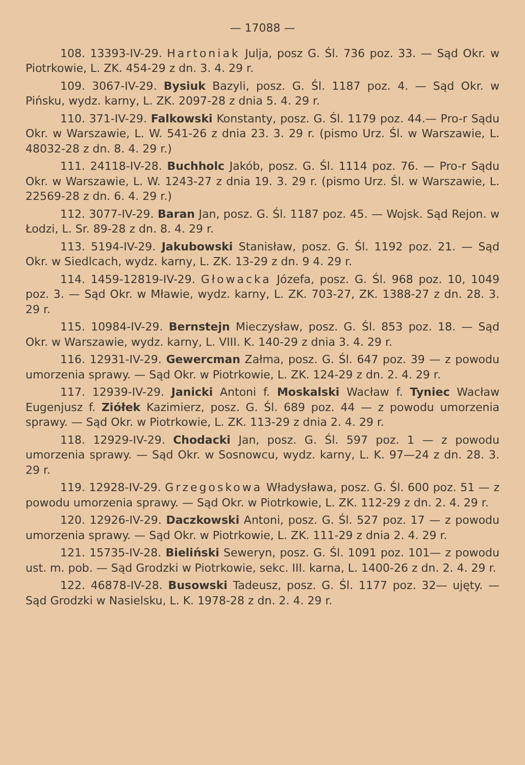— 17088 —
108. 13393-IV-29. Hartoniak Julja, posz G. Śl. 736 poz. 33. — Sąd Okr. w Piotrkowie, L. ZK. 454-29 z dn. 3. 4. 29 r.
109. 3067-IV-29. Bysiuk Bazyli, posz. G. Śl. 1187 poz. 4. — Sąd Okr. w Pińsku, wydz. karny, L. ZK. 2097-28 z dnia 5. 4. 29 r.
110. 371-IV-29. Falkowski Konstanty, posz. G. Śl. 1179 poz. 44.— Pro-r Sądu Okr. w Warszawie, L. W. 541-26 z dnia 23. 3. 29 r. (pismo Urz. Śl. w Warszawie, L. 48032-28 z dn. 8. 4. 29 r.)
111. 24118-IV-28. Buchholc Jakób, posz. G. Śl. 1114 poz. 76. — Pro-r Sądu Okr. w Warszawie, L. W. 1243-27 z dnia 19. 3. 29 r. (pismo Urz. Śl. w Warszawie, L. 22569-28 z dn. 6. 4. 29 r.)
112. 3077-IV-29. Baran Jan, posz. G. Śl. 1187 poz. 45. — Wojsk. Sąd Rejon. w Łodzi, L. Sr. 89-28 z dn. 8. 4. 29 r.
113. 5194-IV-29. Jakubowski Stanisław, posz. G. Śl. 1192 poz. 21. — Sąd Okr. w Siedlcach, wydz. karny, L. ZK. 13-29 z dn. 9 4. 29 r.
114. 1459-12819-IV-29. Głowacka Józefa, posz. G. Śl. 968 poz. 10, 1049 poz. 3. — Sąd Okr. w Mławie, wydz. karny, L. ZK. 703-27, ZK. 1388-27 z dn. 28. 3. 29 r.
115. 10984-IV-29. Bernstejn Mieczysław, posz. G. Śl. 853 poz. 18. — Sąd Okr. w Warszawie, wydz. karny, L. VIII. K. 140-29 z dnia 3. 4. 29 r.
116. 12931-IV-29. Gewercman Załma, posz. G. Śl. 647 poz. 39 — z powodu umorzenia sprawy. — Sąd Okr. w Piotrkowie, L. ZK. 124-29 z dn. 2. 4. 29 r.
117. 12939-IV-29. Janicki Antoni f. Moskalski Wacław f. Tyniec Wacław Eugenjusz f. Ziółek Kazimierz, posz. G. Śl. 689 poz. 44 — z powodu umorzenia sprawy. — Sąd Okr. w Piotrkowie, L. ZK. 113-29 z dnia 2. 4. 29 r.
118. 12929-IV-29. Chodacki Jan, posz. G. Śl. 597 poz. 1 — z powodu umorzenia sprawy. — Sąd Okr. w Sosnowcu, wydz. karny, L. K. 97—24 z dn. 28. 3. 29 r.
119. 12928-IV-29. Grzegoskowa Władysława, posz. G. Śl. 600 poz. 51 — z powodu umorzenia sprawy. — Sąd Okr. w Piotrkowie, L. ZK. 112-29 z dn. 2. 4. 29 r.
120. 12926-IV-29. Daczkowski Antoni, posz. G. Śl. 527 poz. 17 — z powodu umorzenia sprawy. — Sąd Okr. w Piotrkowie, L. ZK. 111-29 z dnia 2. 4. 29 r.
121. 15735-IV-28. Bieliński Seweryn, posz. G. Śl. 1091 poz. 101— z powodu ust. m. pob. — Sąd Grodzki w Piotrkowie, sekc. III. karna, L. 1400-26 z dn. 2. 4. 29 r.
122. 46878-IV-28. Busowski Tadeusz, posz. G. Śl. 1177 poz. 32— ujęty. — Sąd Grodzki w Nasielsku, L. K. 1978-28 z dn. 2. 4. 29 r.